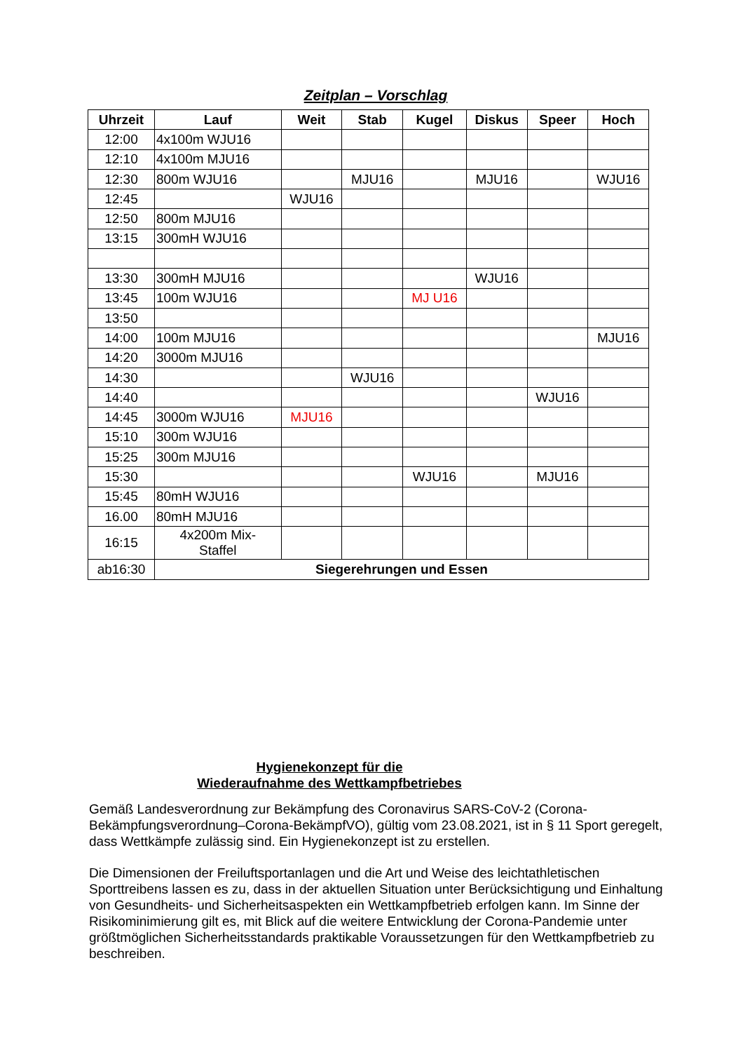Zeitplan – Vorschlag
| Uhrzeit | Lauf | Weit | Stab | Kugel | Diskus | Speer | Hoch |
| --- | --- | --- | --- | --- | --- | --- | --- |
| 12:00 | 4x100m WJU16 | | | | | | |
| 12:10 | 4x100m MJU16 | | | | | | |
| 12:30 | 800m WJU16 | | MJU16 | | MJU16 | | WJU16 |
| 12:45 | | WJU16 | | | | | |
| 12:50 | 800m MJU16 | | | | | | |
| 13:15 | 300mH WJU16 | | | | | | |
| 13:30 | 300mH MJU16 | | | | WJU16 | | |
| 13:45 | 100m WJU16 | | | MJ U16 | | | |
| 13:50 | | | | | | | |
| 14:00 | 100m MJU16 | | | | | | MJU16 |
| 14:20 | 3000m MJU16 | | | | | | |
| 14:30 | | | WJU16 | | | | |
| 14:40 | | | | | | WJU16 | |
| 14:45 | 3000m WJU16 | MJU16 | | | | | |
| 15:10 | 300m WJU16 | | | | | | |
| 15:25 | 300m MJU16 | | | | | | |
| 15:30 | | | | WJU16 | | MJU16 | |
| 15:45 | 80mH WJU16 | | | | | | |
| 16.00 | 80mH MJU16 | | | | | | |
| 16:15 | 4x200m Mix- Staffel | | | | | | |
| ab16:30 | Siegerehrungen und Essen | | | | | | |
Hygienekonzept für die
Wiederaufnahme des Wettkampfbetriebes
Gemäß Landesverordnung zur Bekämpfung des Coronavirus SARS-CoV-2 (Corona-Bekämpfungsverordnung–Corona-BekämpfVO), gültig vom 23.08.2021, ist in § 11 Sport geregelt, dass Wettkämpfe zulässig sind. Ein Hygienekonzept ist zu erstellen.
Die Dimensionen der Freiluftsportanlagen und die Art und Weise des leichtathletischen Sporttreibens lassen es zu, dass in der aktuellen Situation unter Berücksichtigung und Einhaltung von Gesundheits- und Sicherheitsaspekten ein Wettkampfbetrieb erfolgen kann. Im Sinne der Risikominimierung gilt es, mit Blick auf die weitere Entwicklung der Corona-Pandemie unter größtmöglichen Sicherheitsstandards praktikable Voraussetzungen für den Wettkampfbetrieb zu beschreiben.